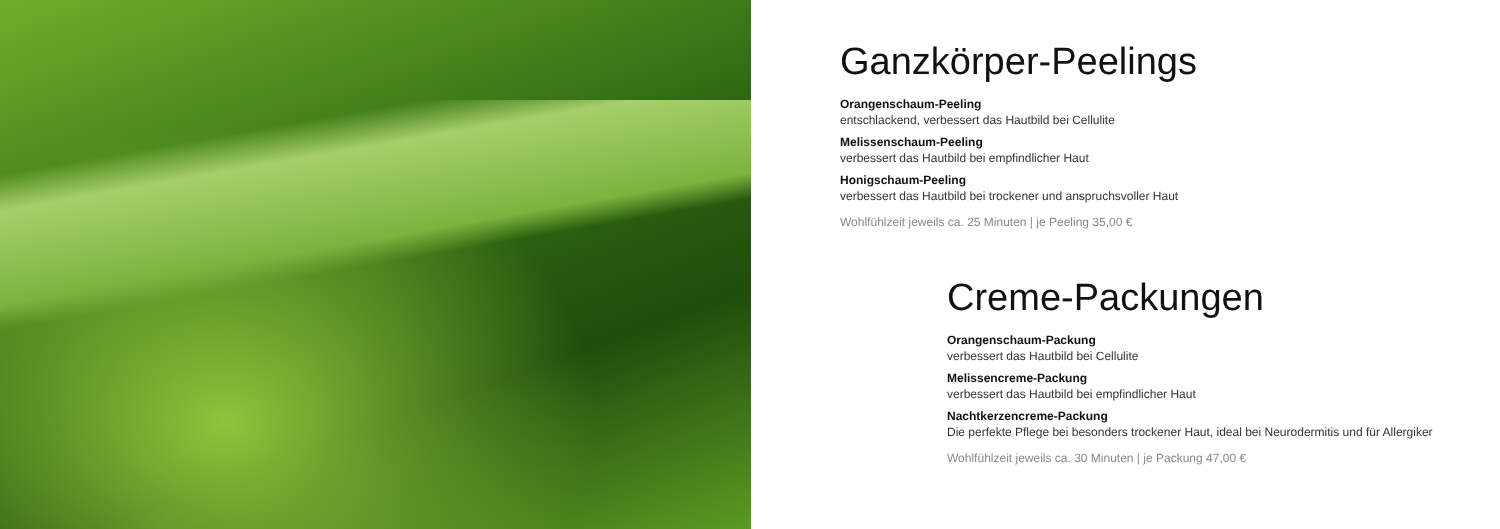Ganzkörper-Peelings
Orangenschaum-Peeling
entschlackend, verbessert das Hautbild bei Cellulite
Melissenschaum-Peeling
verbessert das Hautbild bei empfindlicher Haut
Honigschaum-Peeling
verbessert das Hautbild bei trockener und anspruchsvoller Haut
Wohlfühlzeit jeweils ca. 25 Minuten | je Peeling 35,00 €
Creme-Packungen
Orangenschaum-Packung
verbessert das Hautbild bei Cellulite
Melissencreme-Packung
verbessert das Hautbild bei empfindlicher Haut
Nachtkerzencreme-Packung
Die perfekte Pflege bei besonders trockener Haut, ideal bei Neurodermitis und für Allergiker
Wohlfühlzeit jeweils ca. 30 Minuten | je Packung 47,00 €